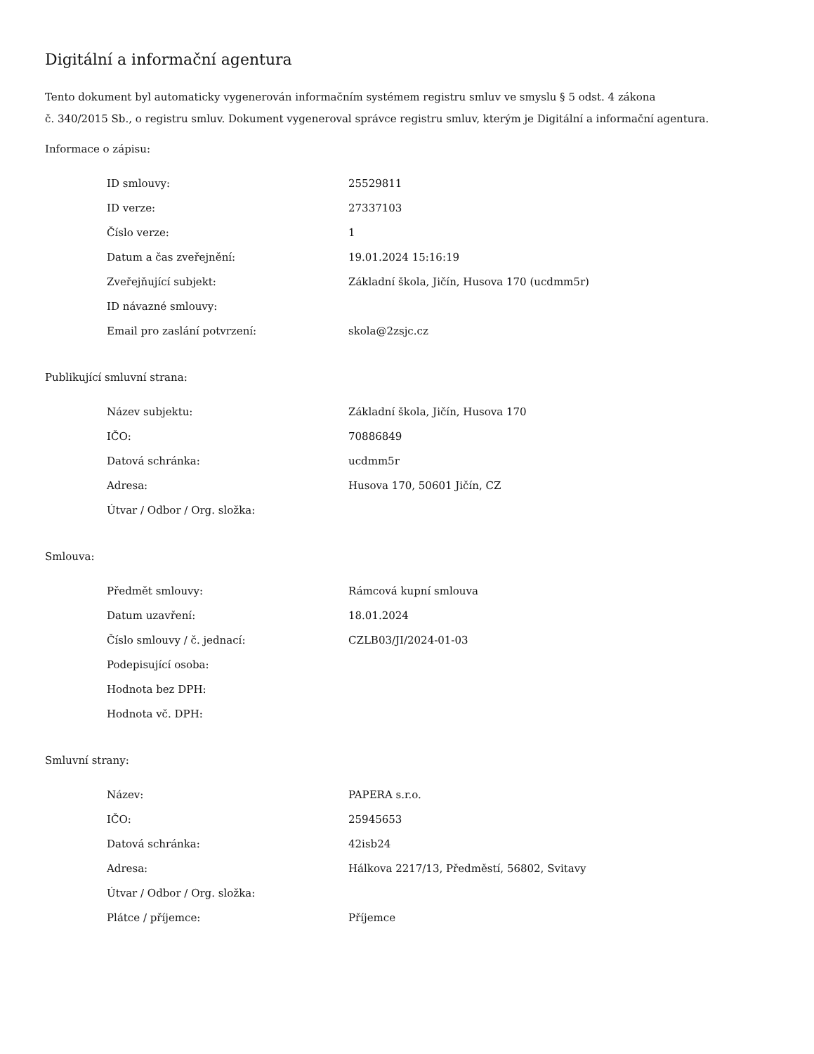Digitální a informační agentura
Tento dokument byl automaticky vygenerován informačním systémem registru smluv ve smyslu § 5 odst. 4 zákona
č. 340/2015 Sb., o registru smluv. Dokument vygeneroval správce registru smluv, kterým je Digitální a informační agentura.
Informace o zápisu:
| ID smlouvy: | 25529811 |
| ID verze: | 27337103 |
| Číslo verze: | 1 |
| Datum a čas zveřejnění: | 19.01.2024 15:16:19 |
| Zveřejňující subjekt: | Základní škola, Jičín, Husova 170 (ucdmm5r) |
| ID návazné smlouvy: | |
| Email pro zaslání potvrzení: | skola@2zsjc.cz |
Publikující smluvní strana:
| Název subjektu: | Základní škola, Jičín, Husova 170 |
| IČO: | 70886849 |
| Datová schránka: | ucdmm5r |
| Adresa: | Husova 170, 50601 Jičín, CZ |
| Útvar / Odbor / Org. složka: | |
Smlouva:
| Předmět smlouvy: | Rámcová kupní smlouva |
| Datum uzavření: | 18.01.2024 |
| Číslo smlouvy / č. jednací: | CZLB03/JI/2024-01-03 |
| Podepisující osoba: | |
| Hodnota bez DPH: | |
| Hodnota vč. DPH: | |
Smluvní strany:
| Název: | PAPERA s.r.o. |
| IČO: | 25945653 |
| Datová schránka: | 42isb24 |
| Adresa: | Hálkova 2217/13, Předměstí, 56802, Svitavy |
| Útvar / Odbor / Org. složka: | |
| Plátce / příjemce: | Příjemce |